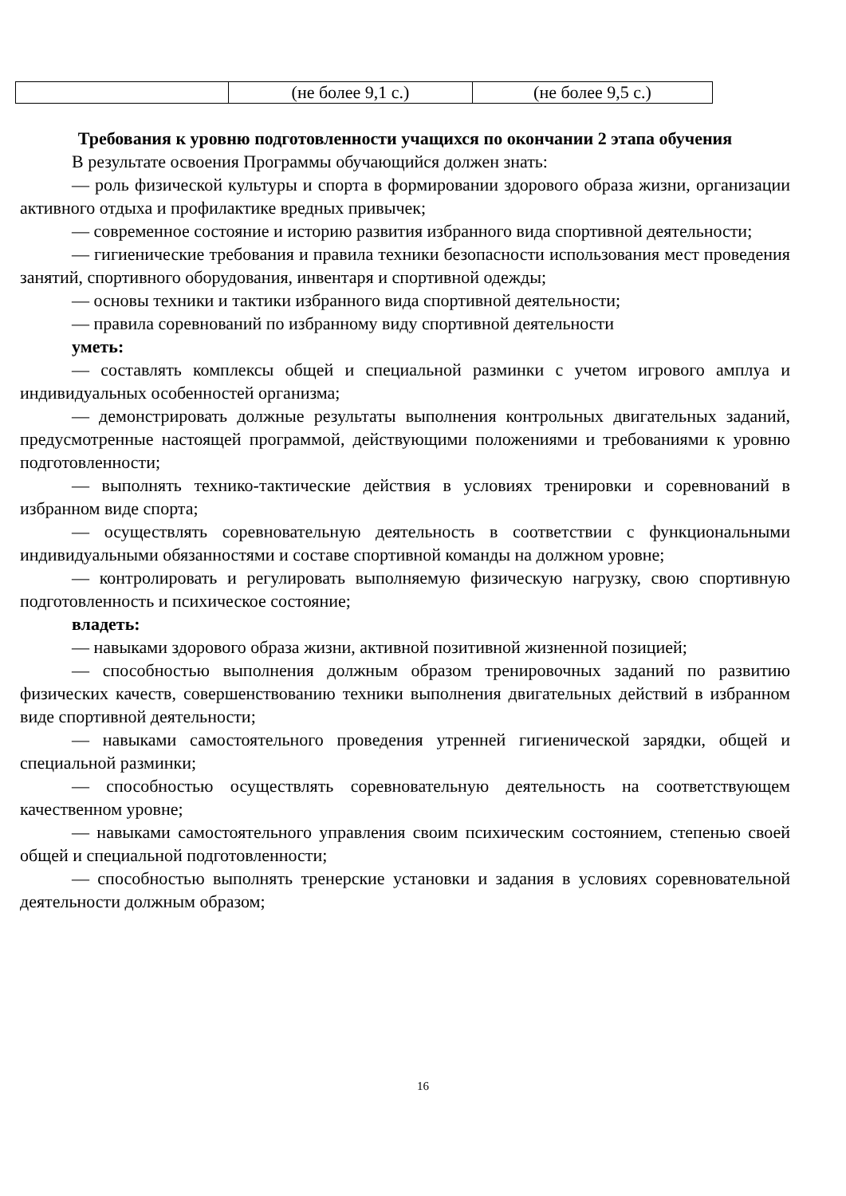| | (не более 9,1 с.) | (не более 9,5 с.) |
Требования к уровню подготовленности учащихся по окончании 2 этапа обучения
В результате освоения Программы обучающийся должен знать:
— роль физической культуры и спорта в формировании здорового образа жизни, организации активного отдыха и профилактике вредных привычек;
— современное состояние и историю развития избранного вида спортивной деятельности;
— гигиенические требования и правила техники безопасности использования мест проведения занятий, спортивного оборудования, инвентаря и спортивной одежды;
— основы техники и тактики избранного вида спортивной деятельности;
— правила соревнований по избранному виду спортивной деятельности
уметь:
— составлять комплексы общей и специальной разминки с учетом игрового амплуа и индивидуальных особенностей организма;
— демонстрировать должные результаты выполнения контрольных двигательных заданий, предусмотренные настоящей программой, действующими положениями и требованиями к уровню подготовленности;
— выполнять технико-тактические действия в условиях тренировки и соревнований в избранном виде спорта;
— осуществлять соревновательную деятельность в соответствии с функциональными индивидуальными обязанностями и составе спортивной команды на должном уровне;
— контролировать и регулировать выполняемую физическую нагрузку, свою спортивную подготовленность и психическое состояние;
владеть:
— навыками здорового образа жизни, активной позитивной жизненной позицией;
— способностью выполнения должным образом тренировочных заданий по развитию физических качеств, совершенствованию техники выполнения двигательных действий в избранном виде спортивной деятельности;
— навыками самостоятельного проведения утренней гигиенической зарядки, общей и специальной разминки;
— способностью осуществлять соревновательную деятельность на соответствующем качественном уровне;
— навыками самостоятельного управления своим психическим состоянием, степенью своей общей и специальной подготовленности;
— способностью выполнять тренерские установки и задания в условиях соревновательной деятельности должным образом;
16